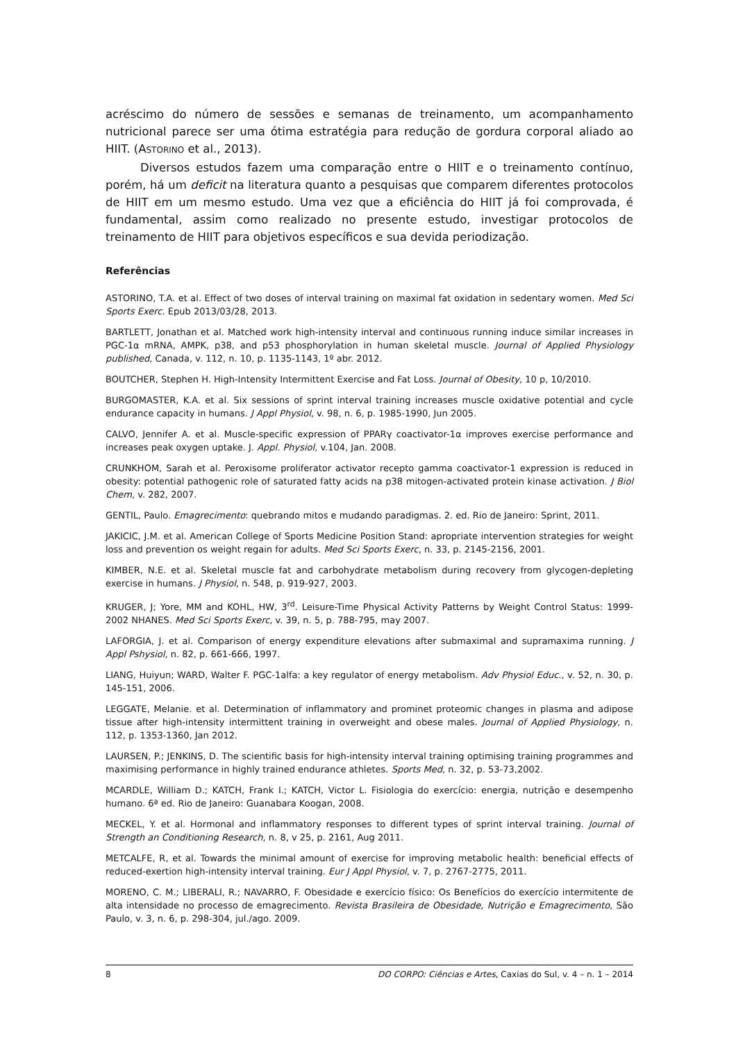acréscimo do número de sessões e semanas de treinamento, um acompanhamento nutricional parece ser uma ótima estratégia para redução de gordura corporal aliado ao HIIT. (ASTORINO et al., 2013).
Diversos estudos fazem uma comparação entre o HIIT e o treinamento contínuo, porém, há um deficit na literatura quanto a pesquisas que comparem diferentes protocolos de HIIT em um mesmo estudo. Uma vez que a eficiência do HIIT já foi comprovada, é fundamental, assim como realizado no presente estudo, investigar protocolos de treinamento de HIIT para objetivos específicos e sua devida periodização.
Referências
ASTORINO, T.A. et al. Effect of two doses of interval training on maximal fat oxidation in sedentary women. Med Sci Sports Exerc. Epub 2013/03/28, 2013.
BARTLETT, Jonathan et al. Matched work high-intensity interval and continuous running induce similar increases in PGC-1α mRNA, AMPK, p38, and p53 phosphorylation in human skeletal muscle. Journal of Applied Physiology published, Canada, v. 112, n. 10, p. 1135-1143, 1º abr. 2012.
BOUTCHER, Stephen H. High-Intensity Intermittent Exercise and Fat Loss. Journal of Obesity, 10 p, 10/2010.
BURGOMASTER, K.A. et al. Six sessions of sprint interval training increases muscle oxidative potential and cycle endurance capacity in humans. J Appl Physiol, v. 98, n. 6, p. 1985-1990, Jun 2005.
CALVO, Jennifer A. et al. Muscle-specific expression of PPARγ coactivator-1α improves exercise performance and increases peak oxygen uptake. J. Appl. Physiol, v.104, Jan. 2008.
CRUNKHOM, Sarah et al. Peroxisome proliferator activator recepto gamma coactivator-1 expression is reduced in obesity: potential pathogenic role of saturated fatty acids na p38 mitogen-activated protein kinase activation. J Biol Chem, v. 282, 2007.
GENTIL, Paulo. Emagrecimento: quebrando mitos e mudando paradigmas. 2. ed. Rio de Janeiro: Sprint, 2011.
JAKICIC, J.M. et al. American College of Sports Medicine Position Stand: apropriate intervention strategies for weight loss and prevention os weight regain for adults. Med Sci Sports Exerc, n. 33, p. 2145-2156, 2001.
KIMBER, N.E. et al. Skeletal muscle fat and carbohydrate metabolism during recovery from glycogen-depleting exercise in humans. J Physiol, n. 548, p. 919-927, 2003.
KRUGER, J; Yore, MM and KOHL, HW, 3<sup>rd</sup>. Leisure-Time Physical Activity Patterns by Weight Control Status: 1999-2002 NHANES. Med Sci Sports Exerc, v. 39, n. 5, p. 788-795, may 2007.
LAFORGIA, J. et al. Comparison of energy expenditure elevations after submaximal and supramaxima running. J Appl Pshysiol, n. 82, p. 661-666, 1997.
LIANG, Huiyun; WARD, Walter F. PGC-1alfa: a key regulator of energy metabolism. Adv Physiol Educ., v. 52, n. 30, p. 145-151, 2006.
LEGGATE, Melanie. et al. Determination of inflammatory and prominet proteomic changes in plasma and adipose tissue after high-intensity intermittent training in overweight and obese males. Journal of Applied Physiology, n. 112, p. 1353-1360, Jan 2012.
LAURSEN, P.; JENKINS, D. The scientific basis for high-intensity interval training optimising training programmes and maximising performance in highly trained endurance athletes. Sports Med, n. 32, p. 53-73,2002.
MCARDLE, William D.; KATCH, Frank I.; KATCH, Victor L. Fisiologia do exercício: energia, nutrição e desempenho humano. 6ª ed. Rio de Janeiro: Guanabara Koogan, 2008.
MECKEL, Y. et al. Hormonal and inflammatory responses to different types of sprint interval training. Journal of Strength an Conditioning Research, n. 8, v 25, p. 2161, Aug 2011.
METCALFE, R, et al. Towards the minimal amount of exercise for improving metabolic health: beneficial effects of reduced-exertion high-intensity interval training. Eur J Appl Physiol, v. 7, p. 2767-2775, 2011.
MORENO, C. M.; LIBERALI, R.; NAVARRO, F. Obesidade e exercício físico: Os Benefícios do exercício intermitente de alta intensidade no processo de emagrecimento. Revista Brasileira de Obesidade, Nutrição e Emagrecimento, São Paulo, v. 3, n. 6, p. 298-304, jul./ago. 2009.
8 DO CORPO: Ciências e Artes, Caxias do Sul, v. 4 – n. 1 – 2014